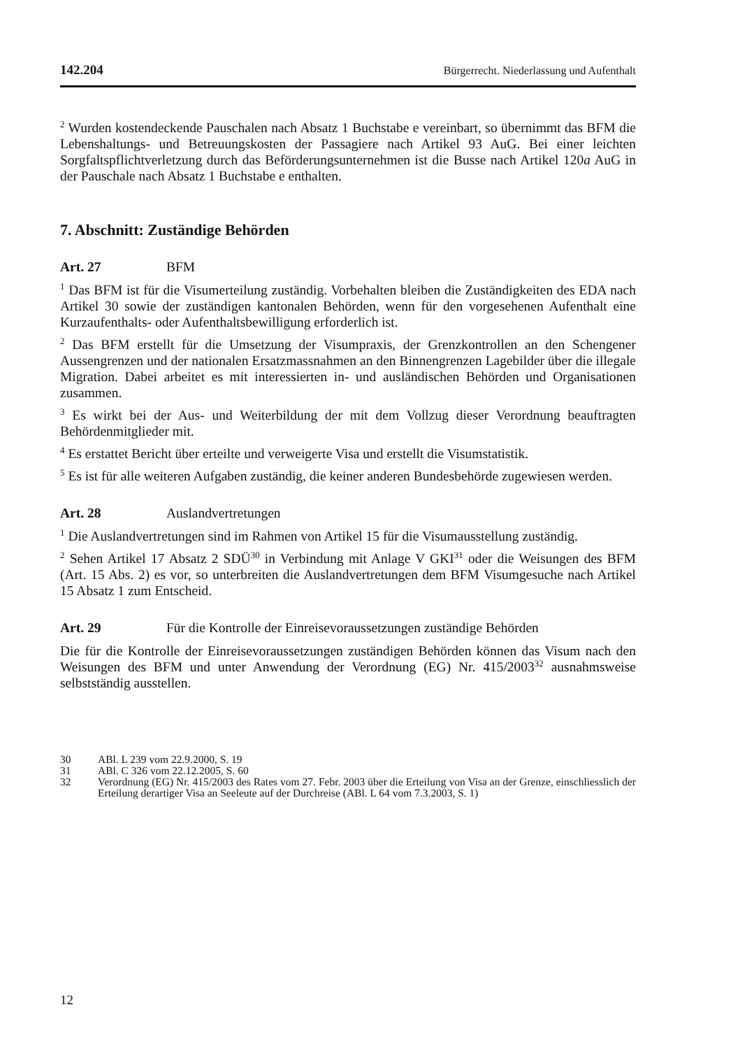142.204 Bürgerrecht. Niederlassung und Aufenthalt
<sup>2</sup> Wurden kostendeckende Pauschalen nach Absatz 1 Buchstabe e vereinbart, so übernimmt das BFM die Lebenshaltungs- und Betreuungskosten der Passagiere nach Artikel 93 AuG. Bei einer leichten Sorgfaltspflichtverletzung durch das Beförderungsunternehmen ist die Busse nach Artikel 120a AuG in der Pauschale nach Absatz 1 Buchstabe e enthalten.
7. Abschnitt: Zuständige Behörden
Art. 27 BFM
<sup>1</sup> Das BFM ist für die Visumerteilung zuständig. Vorbehalten bleiben die Zuständigkeiten des EDA nach Artikel 30 sowie der zuständigen kantonalen Behörden, wenn für den vorgesehenen Aufenthalt eine Kurzaufenthalts- oder Aufenthaltsbewilligung erforderlich ist.
<sup>2</sup> Das BFM erstellt für die Umsetzung der Visumpraxis, der Grenzkontrollen an den Schengener Aussengrenzen und der nationalen Ersatzmassnahmen an den Binnengrenzen Lagebilder über die illegale Migration. Dabei arbeitet es mit interessierten in- und ausländischen Behörden und Organisationen zusammen.
<sup>3</sup> Es wirkt bei der Aus- und Weiterbildung der mit dem Vollzug dieser Verordnung beauftragten Behördenmitglieder mit.
<sup>4</sup> Es erstattet Bericht über erteilte und verweigerte Visa und erstellt die Visumstatistik.
<sup>5</sup> Es ist für alle weiteren Aufgaben zuständig, die keiner anderen Bundesbehörde zugewiesen werden.
Art. 28 Auslandvertretungen
<sup>1</sup> Die Auslandvertretungen sind im Rahmen von Artikel 15 für die Visumausstellung zuständig.
<sup>2</sup> Sehen Artikel 17 Absatz 2 SDÜ<sup>30</sup> in Verbindung mit Anlage V GKI<sup>31</sup> oder die Weisungen des BFM (Art. 15 Abs. 2) es vor, so unterbreiten die Auslandvertretungen dem BFM Visumgesuche nach Artikel 15 Absatz 1 zum Entscheid.
Art. 29 Für die Kontrolle der Einreisevoraussetzungen zuständige Behörden
Die für die Kontrolle der Einreisevoraussetzungen zuständigen Behörden können das Visum nach den Weisungen des BFM und unter Anwendung der Verordnung (EG) Nr. 415/2003<sup>32</sup> ausnahmsweise selbstständig ausstellen.
30 ABl. L 239 vom 22.9.2000, S. 19
31 ABl. C 326 vom 22.12.2005, S. 60
32 Verordnung (EG) Nr. 415/2003 des Rates vom 27. Febr. 2003 über die Erteilung von Visa an der Grenze, einschliesslich der Erteilung derartiger Visa an Seeleute auf der Durchreise (ABl. L 64 vom 7.3.2003, S. 1)
12